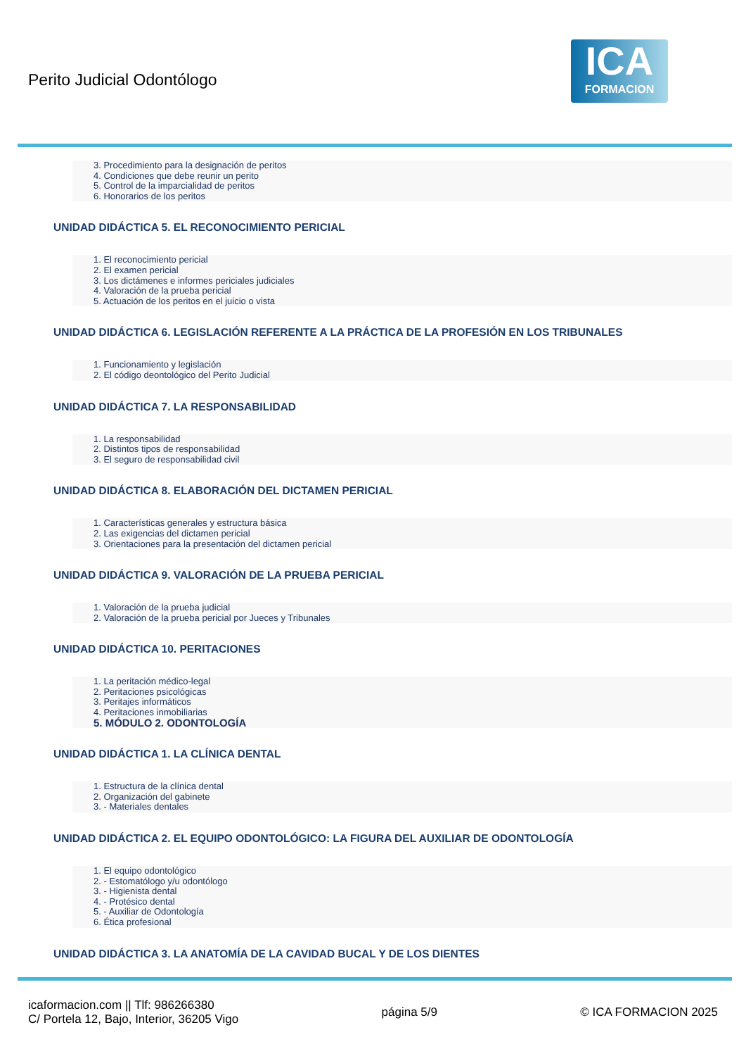Perito Judicial Odontólogo
ICA
FORMACION
3. Procedimiento para la designación de peritos
4. Condiciones que debe reunir un perito
5. Control de la imparcialidad de peritos
6. Honorarios de los peritos
UNIDAD DIDÁCTICA 5. EL RECONOCIMIENTO PERICIAL
1. El reconocimiento pericial
2. El examen pericial
3. Los dictámenes e informes periciales judiciales
4. Valoración de la prueba pericial
5. Actuación de los peritos en el juicio o vista
UNIDAD DIDÁCTICA 6. LEGISLACIÓN REFERENTE A LA PRÁCTICA DE LA PROFESIÓN EN LOS TRIBUNALES
1. Funcionamiento y legislación
2. El código deontológico del Perito Judicial
UNIDAD DIDÁCTICA 7. LA RESPONSABILIDAD
1. La responsabilidad
2. Distintos tipos de responsabilidad
3. El seguro de responsabilidad civil
UNIDAD DIDÁCTICA 8. ELABORACIÓN DEL DICTAMEN PERICIAL
1. Características generales y estructura básica
2. Las exigencias del dictamen pericial
3. Orientaciones para la presentación del dictamen pericial
UNIDAD DIDÁCTICA 9. VALORACIÓN DE LA PRUEBA PERICIAL
1. Valoración de la prueba judicial
2. Valoración de la prueba pericial por Jueces y Tribunales
UNIDAD DIDÁCTICA 10. PERITACIONES
1. La peritación médico-legal
2. Peritaciones psicológicas
3. Peritajes informáticos
4. Peritaciones inmobiliarias
5. MÓDULO 2. ODONTOLOGÍA
UNIDAD DIDÁCTICA 1. LA CLÍNICA DENTAL
1. Estructura de la clínica dental
2. Organización del gabinete
3. - Materiales dentales
UNIDAD DIDÁCTICA 2. EL EQUIPO ODONTOLÓGICO: LA FIGURA DEL AUXILIAR DE ODONTOLOGÍA
1. El equipo odontológico
2. - Estomatólogo y/u odontólogo
3. - Higienista dental
4. - Protésico dental
5. - Auxiliar de Odontología
6. Ética profesional
UNIDAD DIDÁCTICA 3. LA ANATOMÍA DE LA CAVIDAD BUCAL Y DE LOS DIENTES
icaformacion.com || Tlf: 986266380
C/ Portela 12, Bajo, Interior, 36205 Vigo
página 5/9 © ICA FORMACION 2025